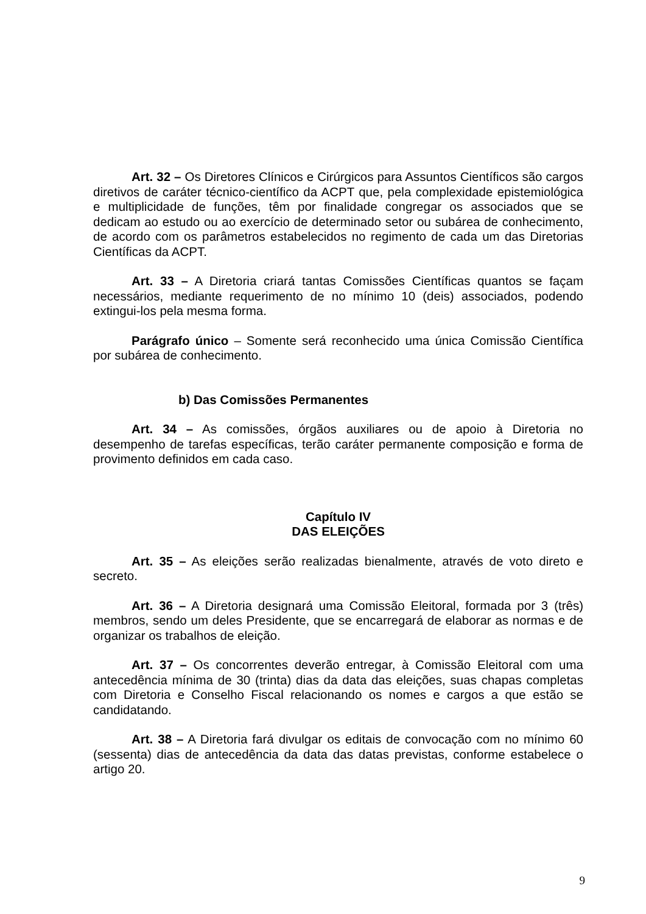Art. 32 – Os Diretores Clínicos e Cirúrgicos para Assuntos Científicos são cargos diretivos de caráter técnico-científico da ACPT que, pela complexidade epistemiológica e multiplicidade de funções, têm por finalidade congregar os associados que se dedicam ao estudo ou ao exercício de determinado setor ou subárea de conhecimento, de acordo com os parâmetros estabelecidos no regimento de cada um das Diretorias Científicas da ACPT.
Art. 33 – A Diretoria criará tantas Comissões Científicas quantos se façam necessários, mediante requerimento de no mínimo 10 (deis) associados, podendo extingui-los pela mesma forma.
Parágrafo único – Somente será reconhecido uma única Comissão Científica por subárea de conhecimento.
b) Das Comissões Permanentes
Art. 34 – As comissões, órgãos auxiliares ou de apoio à Diretoria no desempenho de tarefas específicas, terão caráter permanente composição e forma de provimento definidos em cada caso.
Capítulo IV
DAS ELEIÇÕES
Art. 35 – As eleições serão realizadas bienalmente, através de voto direto e secreto.
Art. 36 – A Diretoria designará uma Comissão Eleitoral, formada por 3 (três) membros, sendo um deles Presidente, que se encarregará de elaborar as normas e de organizar os trabalhos de eleição.
Art. 37 – Os concorrentes deverão entregar, à Comissão Eleitoral com uma antecedência mínima de 30 (trinta) dias da data das eleições, suas chapas completas com Diretoria e Conselho Fiscal relacionando os nomes e cargos a que estão se candidatando.
Art. 38 – A Diretoria fará divulgar os editais de convocação com no mínimo 60 (sessenta) dias de antecedência da data das datas previstas, conforme estabelece o artigo 20.
9